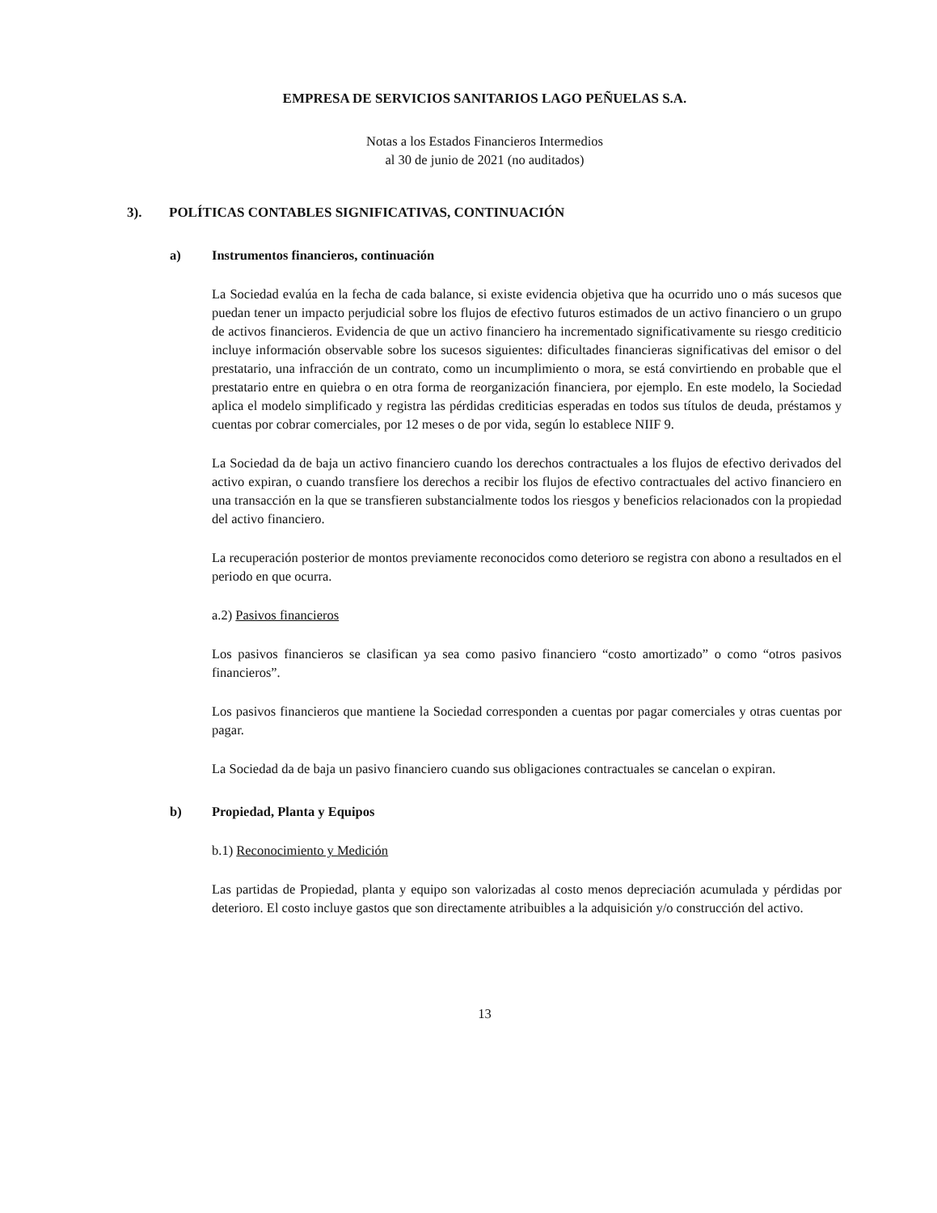EMPRESA DE SERVICIOS SANITARIOS LAGO PEÑUELAS S.A.
Notas a los Estados Financieros Intermedios
al 30 de junio de 2021 (no auditados)
3). POLÍTICAS CONTABLES SIGNIFICATIVAS, CONTINUACIÓN
a) Instrumentos financieros, continuación
La Sociedad evalúa en la fecha de cada balance, si existe evidencia objetiva que ha ocurrido uno o más sucesos que puedan tener un impacto perjudicial sobre los flujos de efectivo futuros estimados de un activo financiero o un grupo de activos financieros. Evidencia de que un activo financiero ha incrementado significativamente su riesgo crediticio incluye información observable sobre los sucesos siguientes: dificultades financieras significativas del emisor o del prestatario, una infracción de un contrato, como un incumplimiento o mora, se está convirtiendo en probable que el prestatario entre en quiebra o en otra forma de reorganización financiera, por ejemplo. En este modelo, la Sociedad aplica el modelo simplificado y registra las pérdidas crediticias esperadas en todos sus títulos de deuda, préstamos y cuentas por cobrar comerciales, por 12 meses o de por vida, según lo establece NIIF 9.
La Sociedad da de baja un activo financiero cuando los derechos contractuales a los flujos de efectivo derivados del activo expiran, o cuando transfiere los derechos a recibir los flujos de efectivo contractuales del activo financiero en una transacción en la que se transfieren substancialmente todos los riesgos y beneficios relacionados con la propiedad del activo financiero.
La recuperación posterior de montos previamente reconocidos como deterioro se registra con abono a resultados en el periodo en que ocurra.
a.2) Pasivos financieros
Los pasivos financieros se clasifican ya sea como pasivo financiero “costo amortizado” o como “otros pasivos financieros”.
Los pasivos financieros que mantiene la Sociedad corresponden a cuentas por pagar comerciales y otras cuentas por pagar.
La Sociedad da de baja un pasivo financiero cuando sus obligaciones contractuales se cancelan o expiran.
b) Propiedad, Planta y Equipos
b.1) Reconocimiento y Medición
Las partidas de Propiedad, planta y equipo son valorizadas al costo menos depreciación acumulada y pérdidas por deterioro. El costo incluye gastos que son directamente atribuibles a la adquisición y/o construcción del activo.
13